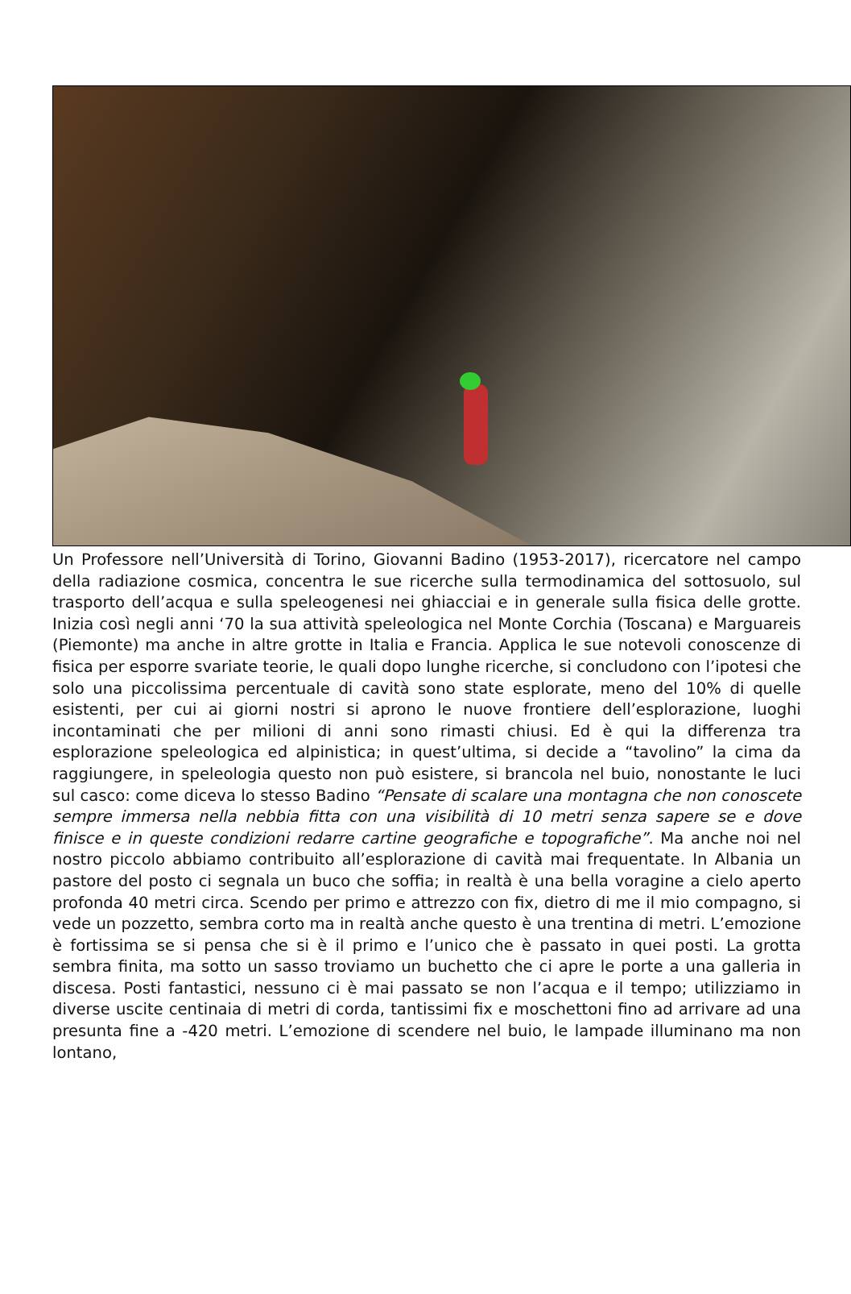Un Professore nell’Università di Torino, Giovanni Badino (1953-2017), ricercatore nel campo della radiazione cosmica, concentra le sue ricerche sulla termodinamica del sottosuolo, sul trasporto dell’acqua e sulla speleogenesi nei ghiacciai e in generale sulla fisica delle grotte. Inizia così negli anni ‘70 la sua attività speleologica nel Monte Corchia (Toscana) e Marguareis (Piemonte) ma anche in altre grotte in Italia e Francia. Applica le sue notevoli conoscenze di fisica per esporre svariate teorie, le quali dopo lunghe ricerche, si concludono con l’ipotesi che solo una piccolissima percentuale di cavità sono state esplorate, meno del 10% di quelle esistenti, per cui ai giorni nostri si aprono le nuove frontiere dell’esplorazione, luoghi incontaminati che per milioni di anni sono rimasti chiusi. Ed è qui la differenza tra esplorazione speleologica ed alpinistica; in quest’ultima, si decide a “tavolino” la cima da raggiungere, in speleologia questo non può esistere, si brancola nel buio, nonostante le luci sul casco: come diceva lo stesso Badino “Pensate di scalare una montagna che non conoscete sempre immersa nella nebbia fitta con una visibilità di 10 metri senza sapere se e dove finisce e in queste condizioni redarre cartine geografiche e topografiche”. Ma anche noi nel nostro piccolo abbiamo contribuito all’esplorazione di cavità mai frequentate. In Albania un pastore del posto ci segnala un buco che soffia; in realtà è una bella voragine a cielo aperto profonda 40 metri circa. Scendo per primo e attrezzo con fix, dietro di me il mio compagno, si vede un pozzetto, sembra corto ma in realtà anche questo è una trentina di metri. L’emozione è fortissima se si pensa che si è il primo e l’unico che è passato in quei posti. La grotta sembra finita, ma sotto un sasso troviamo un buchetto che ci apre le porte a una galleria in discesa. Posti fantastici, nessuno ci è mai passato se non l’acqua e il tempo; utilizziamo in diverse uscite centinaia di metri di corda, tantissimi fix e moschettoni fino ad arrivare ad una presunta fine a -420 metri. L’emozione di scendere nel buio, le lampade illuminano ma non lontano,